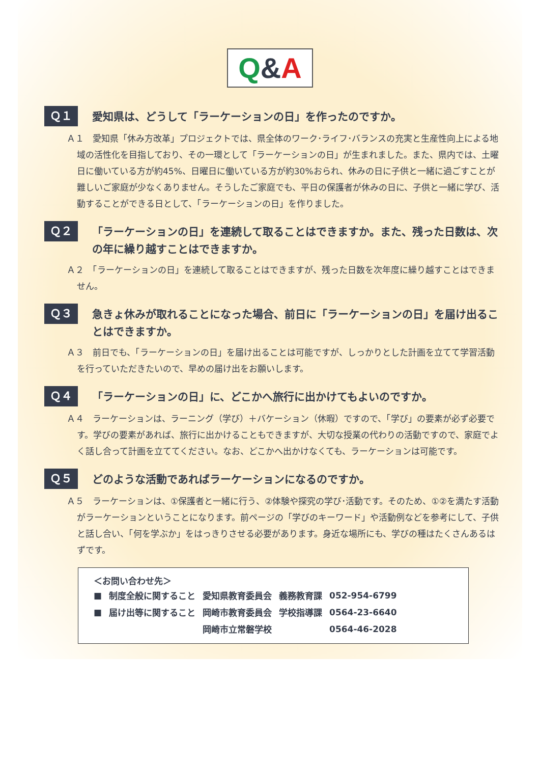Q&A
Ｑ１
愛知県は、どうして「ラーケーションの日」を作ったのですか。
Ａ１　愛知県「休み方改革」プロジェクトでは、県全体のワーク･ライフ･バランスの充実と生産性向上による地域の活性化を目指しており、その一環として「ラーケーションの日」が生まれました。また、県内では、土曜日に働いている方が約45%、日曜日に働いている方が約30%おられ、休みの日に子供と一緒に過ごすことが難しいご家庭が少なくありません。そうしたご家庭でも、平日の保護者が休みの日に、子供と一緒に学び、活動することができる日として、「ラーケーションの日」を作りました。
Ｑ２
「ラーケーションの日」を連続して取ることはできますか。また、残った日数は、次の年に繰り越すことはできますか。
Ａ２　「ラーケーションの日」を連続して取ることはできますが、残った日数を次年度に繰り越すことはできません。
Ｑ３
急きょ休みが取れることになった場合、前日に「ラーケーションの日」を届け出ることはできますか。
Ａ３　前日でも、「ラーケーションの日」を届け出ることは可能ですが、しっかりとした計画を立てて学習活動を行っていただきたいので、早めの届け出をお願いします。
Ｑ４
「ラーケーションの日」に、どこかへ旅行に出かけてもよいのですか。
Ａ４　ラーケーションは、ラーニング（学び）＋バケーション（休暇）ですので、「学び」の要素が必ず必要です。学びの要素があれば、旅行に出かけることもできますが、大切な授業の代わりの活動ですので、家庭でよく話し合って計画を立ててください。なお、どこかへ出かけなくても、ラーケーションは可能です。
Ｑ５
どのような活動であればラーケーションになるのですか。
Ａ５　ラーケーションは、①保護者と一緒に行う、②体験や探究の学び･活動です。そのため、①②を満たす活動がラーケーションということになります。前ページの「学びのキーワード」や活動例などを参考にして、子供と話し合い、「何を学ぶか」をはっきりさせる必要があります。身近な場所にも、学びの種はたくさんあるはずです。
＜お問い合わせ先＞
| ■ | 制度全般に関すること | 愛知県教育委員会 | 義務教育課 | 052-954-6799 |
| ■ | 届け出等に関すること | 岡崎市教育委員会 | 学校指導課 | 0564-23-6640 |
| | | 岡崎市立常磐学校 | | 0564-46-2028 |